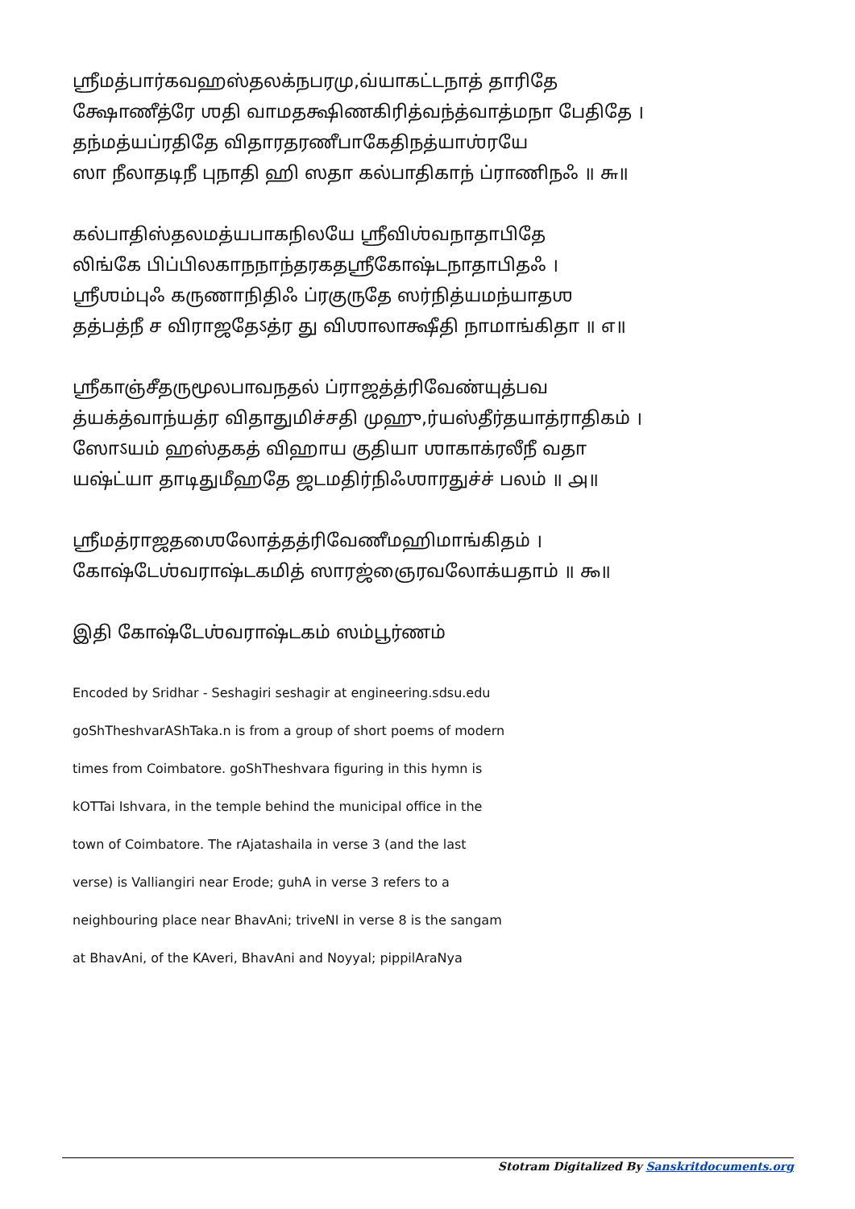ஶ்ரீமத்பார்கவஹஸ்தலக்நபரமு,வ்யாகட்டநாத் தாரிதே
க்ஷோணீத்ரே ஶதி வாமதக்ஷிணகிரித்வந்த்வாத்மநா பேதிதே ।
தந்மத்யப்ரதிதே விதாரதரணீபாகேதிநத்யாஶ்ரயே
ஸா நீலாதடிநீ புநாதி ஹி ஸதா கல்பாதிகாந் ப்ராணிநஃ ॥ ௬॥
கல்பாதிஸ்தலமத்யபாகநிலயே ஶ்ரீவிஶ்வநாதாபிதே
லிங்கே பிப்பிலகாநநாந்தரகதஶ்ரீகோஷ்டநாதாபிதஃ ।
ஶ்ரீஶம்புஃ கருணாநிதிஃ ப்ரகுருதே ஸர்நித்யமந்யாதஶ
தத்பத்நீ ச விராஜதேऽத்ர து விஶாலாக்ஷீதி நாமாங்கிதா ॥ ௭॥
ஶ்ரீகாஞ்சீதருமூலபாவநதல் ப்ராஜத்த்ரிவேண்யுத்பவ
த்யக்த்வாந்யத்ர விதாதுமிச்சதி முஹு,ர்யஸ்தீர்தயாத்ராதிகம் ।
ஸோऽயம் ஹஸ்தகத் விஹாய குதியா ஶாகாக்ரலீநீ வதா
யஷ்ட்யா தாடிதுமீஹதே ஜடமதிர்நிஃஶாரதுச்ச் பலம் ॥ ௮॥
ஶ்ரீமத்ராஜதஶைலோத்தத்ரிவேணீமஹிமாங்கிதம் ।
கோஷ்டேஶ்வராஷ்டகமித் ஸாரஜ்ஞைரவலோக்யதாம் ॥ ௯॥
இதி கோஷ்டேஶ்வராஷ்டகம் ஸம்பூர்ணம்
Encoded by Sridhar - Seshagiri seshagir at engineering.sdsu.edu
goShTheshvarAShTaka.n is from a group of short poems of modern
times from Coimbatore. goShTheshvara figuring in this hymn is
kOTTai Ishvara, in the temple behind the municipal office in the
town of Coimbatore. The rAjatashaila in verse 3 (and the last
verse) is Valliangiri near Erode; guhA in verse 3 refers to a
neighbouring place near BhavAni; triveNI in verse 8 is the sangam
at BhavAni, of the KAveri, BhavAni and Noyyal; pippilAraNya
Stotram Digitalized By Sanskritdocuments.org